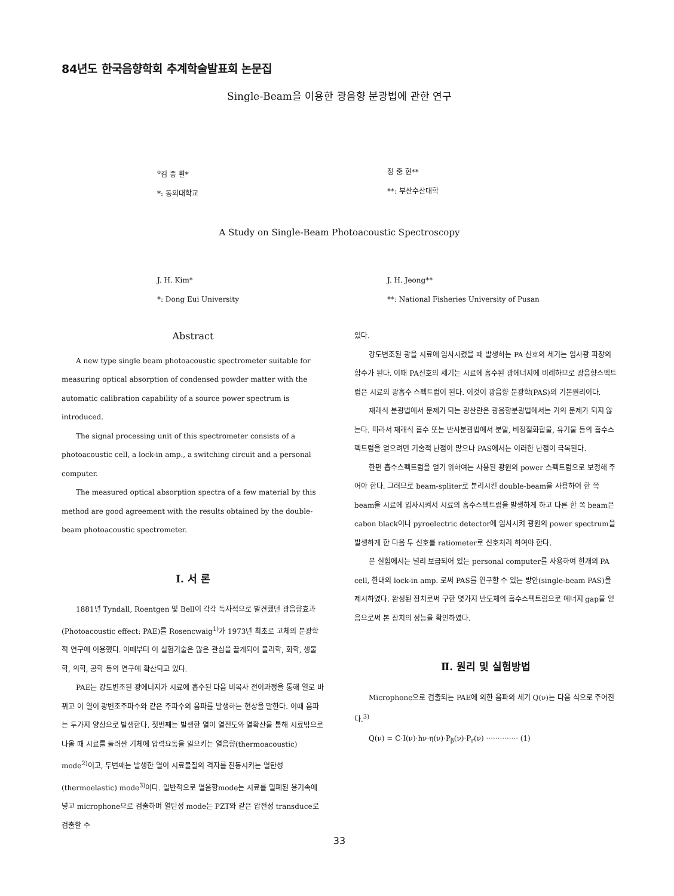84년도 한국음향학회 추계학술발표회 논문집
Single-Beam을 이용한 광음향 분광법에 관한 연구
<sup>o</sup> 김 종 환*
*: 동의대학교
정 중 현**
**: 부산수산대학
A Study on Single-Beam Photoacoustic Spectroscopy
J. H. Kim*
*: Dong Eui University
J. H. Jeong**
**: National Fisheries University of Pusan
Abstract
A new type single beam photoacoustic spectrometer suitable for measuring optical absorption of condensed powder matter with the automatic calibration capability of a source power spectrum is introduced.
The signal processing unit of this spectrometer consists of a photoacoustic cell, a lock-in amp., a switching circuit and a personal computer.
The measured optical absorption spectra of a few material by this method are good agreement with the results obtained by the double-beam photoacoustic spectrometer.
Ⅰ. 서 론
1881년 Tyndall, Roentgen 및 Bell이 각각 독자적으로 발견했던 광음향효과(Photoacoustic effect: PAE)를 Rosencwaig<sup>1)</sup>가 1973년 최초로 고체의 분광학적 연구에 이용했다. 이때부터 이 실험기술은 많은 관심을 끌게되어 물리학, 화학, 생물학, 의학, 공학 등의 연구에 확산되고 있다.
PAE는 강도변조된 광에너지가 시료에 흡수된 다음 비복사 전이과정을 통해 열로 바뀌고 이 열이 광변조주파수와 같은 주파수의 음파를 발생하는 현상을 말한다. 이때 음파는 두가지 양상으로 발생한다. 첫번째는 발생한 열이 열전도와 열확산을 통해 시료밖으로 나올 때 시료를 둘러싼 기체에 압력요동을 일으키는 열음향(thermoacoustic) mode<sup>2)</sup>이고, 두번째는 발생한 열이 시료물질의 격자를 진동시키는 열탄성(thermoelastic) mode<sup>3)</sup>이다. 일반적으로 열음향mode는 시료를 밀폐된 용기속에 넣고 microphone으로 검출하며 열탄성 mode는 PZT와 같은 압전성 transduce로 검출할 수
있다.
강도변조된 광을 시료에 입사시켰을 때 발생하는 PA 신호의 세기는 입사광 파장의 함수가 된다. 이때 PA신호의 세기는 시료에 흡수된 광에너지에 비례하므로 광음향스펙트럼은 시료의 광흡수 스펙트럼이 된다. 이것이 광음향 분광학(PAS)의 기본원리이다.
재래식 분광법에서 문제가 되는 광산란은 광음향분광법에서는 거의 문제가 되지 않는다. 따라서 재래식 흡수 또는 반사분광법에서 분말, 비정질화합물, 유기물 등의 흡수스펙트럼을 얻으려면 기술적 난점이 많으나 PAS에서는 이러한 난점이 극복된다.
한편 흡수스펙트럼을 얻기 위하여는 사용된 광원의 power 스펙트럼으로 보정해 주어야 한다. 그러므로 beam-spliter로 분리시킨 double-beam을 사용하여 한 쪽 beam을 시료에 입사시켜서 시료의 흡수스펙트럼을 발생하게 하고 다른 한 쪽 beam은 cabon black이나 pyroelectric detector에 입사시켜 광원의 power spectrum을 발생하게 한 다음 두 신호를 ratiometer로 신호처리 하여야 한다.
본 실험에서는 널리 보급되어 있는 personal computer를 사용하여 한개의 PA cell, 한대의 lock-in amp. 로써 PAS를 연구할 수 있는 방안(single-beam PAS)을 제시하였다. 완성된 장치로써 구한 몇가지 반도체의 흡수스펙트럼으로 에너지 gap을 얻음으로써 본 장치의 성능을 확인하였다.
Ⅱ. 원리 및 실험방법
Microphone으로 검출되는 PAE에 의한 음파의 세기 Q(ν)는 다음 식으로 주어진다.<sup>3)</sup>
Q(ν) = C·I(ν)·hν·η(ν)·P<sub>β</sub>(ν)·P<sub>r</sub>(ν) ·············· (1)
33